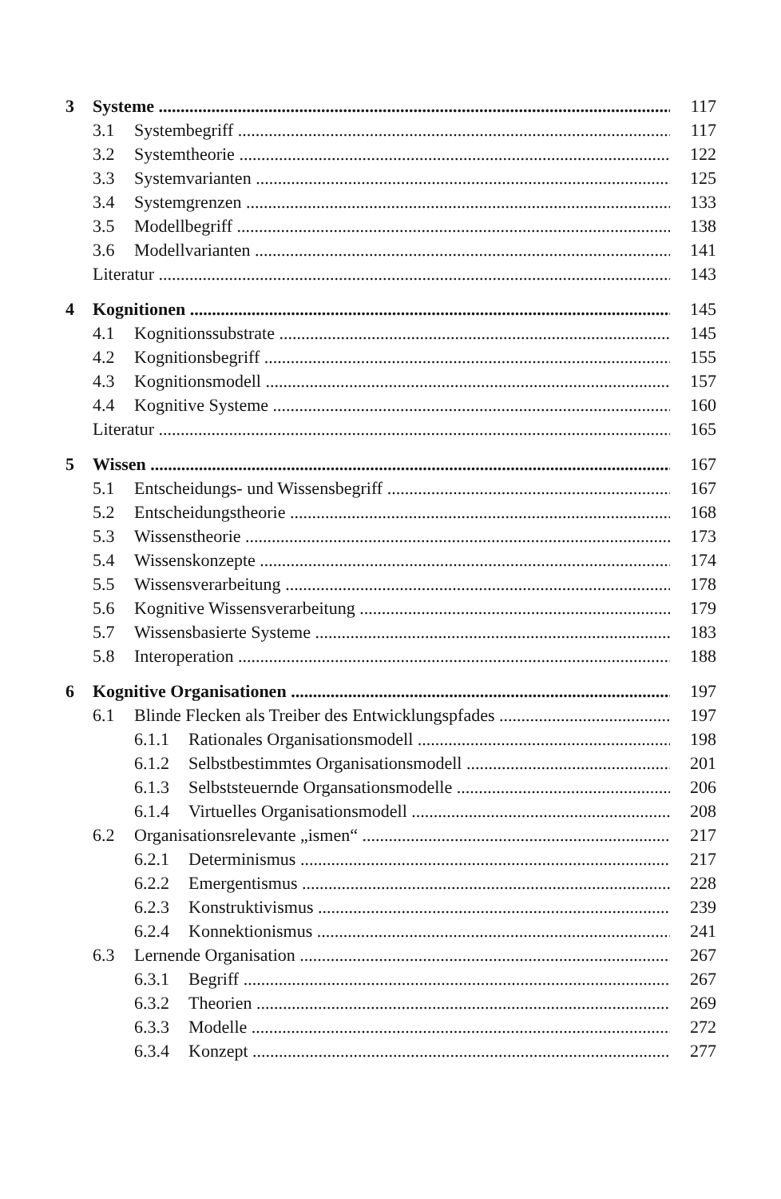3 Systeme 117
3.1 Systembegriff 117
3.2 Systemtheorie 122
3.3 Systemvarianten 125
3.4 Systemgrenzen 133
3.5 Modellbegriff 138
3.6 Modellvarianten 141
Literatur 143
4 Kognitionen 145
4.1 Kognitionssubstrate 145
4.2 Kognitionsbegriff 155
4.3 Kognitionsmodell 157
4.4 Kognitive Systeme 160
Literatur 165
5 Wissen 167
5.1 Entscheidungs- und Wissensbegriff 167
5.2 Entscheidungstheorie 168
5.3 Wissenstheorie 173
5.4 Wissenskonzepte 174
5.5 Wissensverarbeitung 178
5.6 Kognitive Wissensverarbeitung 179
5.7 Wissensbasierte Systeme 183
5.8 Interoperation 188
6 Kognitive Organisationen 197
6.1 Blinde Flecken als Treiber des Entwicklungspfades 197
6.1.1 Rationales Organisationsmodell 198
6.1.2 Selbstbestimmtes Organisationsmodell 201
6.1.3 Selbststeuernde Organsationsmodelle 206
6.1.4 Virtuelles Organisationsmodell 208
6.2 Organisationsrelevante „ismen“217
6.2.1 Determinismus 217
6.2.2 Emergentismus 228
6.2.3 Konstruktivismus 239
6.2.4 Konnektionismus 241
6.3 Lernende Organisation 267
6.3.1 Begriff 267
6.3.2 Theorien 269
6.3.3 Modelle 272
6.3.4 Konzept 277